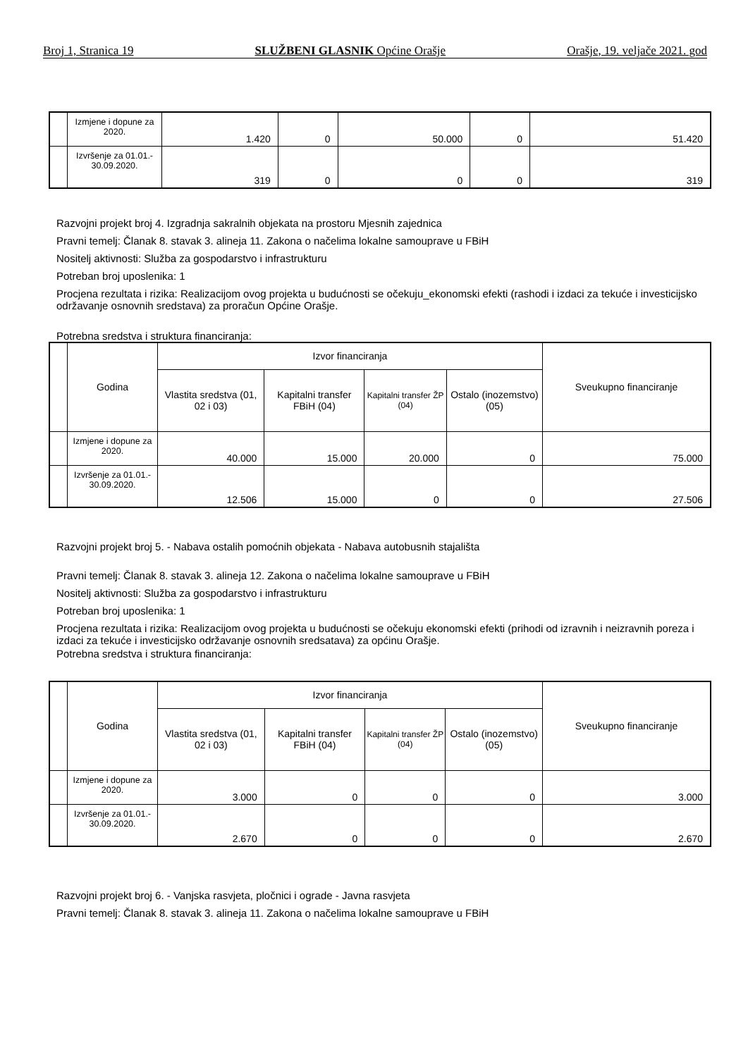Broj 1, Stranica 19 SLUŽBENI GLASNIK Općine Orašje Orašje, 19. veljače 2021. god
| | Izmjene i dopune za 2020. | 1.420 | 0 | 50.000 | 0 | 51.420 |
| | Izvršenje za 01.01.- 30.09.2020. | 319 | 0 | 0 | 0 | 319 |
Razvojni projekt broj 4. Izgradnja sakralnih objekata na prostoru Mjesnih zajednica
Pravni temelj: Članak 8. stavak 3. alineja 11. Zakona o načelima lokalne samouprave u FBiH
Nositelj aktivnosti: Služba za gospodarstvo i infrastrukturu
Potreban broj uposlenika: 1
Procjena rezultata i rizika: Realizacijom ovog projekta u budućnosti se očekuju_ekonomski efekti (rashodi i izdaci za tekuće i investicijsko održavanje osnovnih sredstava) za proračun Općine Orašje.
Potrebna sredstva i struktura financiranja:
| | Godina | Izvor financiranja | | | | Sveukupno financiranje |
| | | Vlastita sredstva (01, 02 i 03) | Kapitalni transfer FBiH (04) | Kapitalni transfer ŽP (04) | Ostalo (inozemstvo) (05) | |
| | Izmjene i dopune za 2020. | 40.000 | 15.000 | 20.000 | 0 | 75.000 |
| | Izvršenje za 01.01.- 30.09.2020. | 12.506 | 15.000 | 0 | 0 | 27.506 |
Razvojni projekt broj 5. - Nabava ostalih pomoćnih objekata - Nabava autobusnih stajališta
Pravni temelj: Članak 8. stavak 3. alineja 12. Zakona o načelima lokalne samouprave u FBiH
Nositelj aktivnosti: Služba za gospodarstvo i infrastrukturu
Potreban broj uposlenika: 1
Procjena rezultata i rizika: Realizacijom ovog projekta u budućnosti se očekuju ekonomski efekti (prihodi od izravnih i neizravnih poreza i izdaci za tekuće i investicijsko održavanje osnovnih sredsatava) za općinu Orašje.
Potrebna sredstva i struktura financiranja:
| | Godina | Izvor financiranja | | | | Sveukupno financiranje |
| | | Vlastita sredstva (01, 02 i 03) | Kapitalni transfer FBiH (04) | Kapitalni transfer ŽP (04) | Ostalo (inozemstvo) (05) | |
| | Izmjene i dopune za 2020. | 3.000 | 0 | 0 | 0 | 3.000 |
| | Izvršenje za 01.01.- 30.09.2020. | 2.670 | 0 | 0 | 0 | 2.670 |
Razvojni projekt broj 6. - Vanjska rasvjeta, pločnici i ograde - Javna rasvjeta
Pravni temelj: Članak 8. stavak 3. alineja 11. Zakona o načelima lokalne samouprave u FBiH